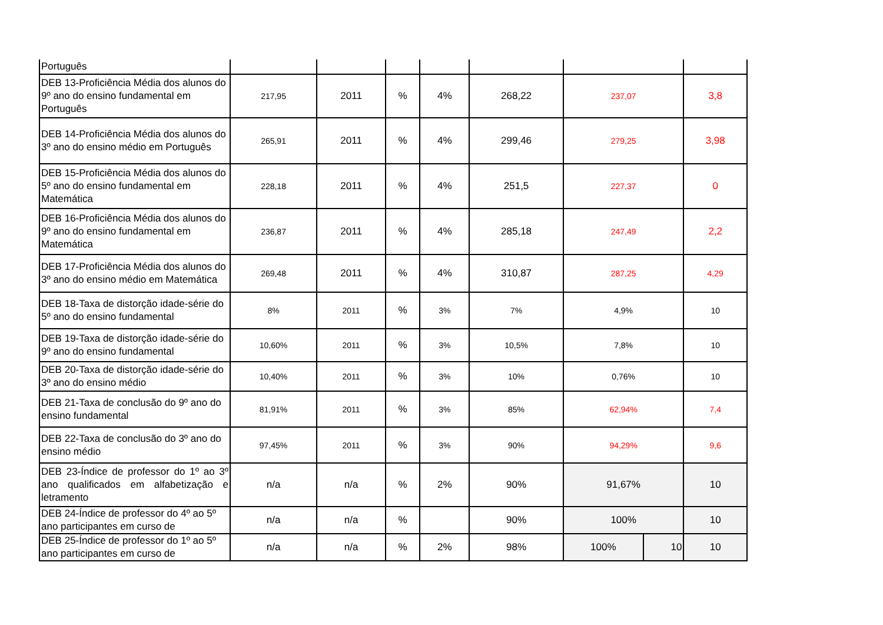| Português | | | | | | | | |
| DEB 13-Proficiência Média dos alunos do 9º ano do ensino fundamental em Português | 217,95 | 2011 | % | 4% | 268,22 | 237,07 | | 3,8 |
| DEB 14-Proficiência Média dos alunos do 3º ano do ensino médio em Português | 265,91 | 2011 | % | 4% | 299,46 | 279,25 | | 3,98 |
| DEB 15-Proficiência Média dos alunos do 5º ano do ensino fundamental em Matemática | 228,18 | 2011 | % | 4% | 251,5 | 227,37 | | 0 |
| DEB 16-Proficiência Média dos alunos do 9º ano do ensino fundamental em Matemática | 236,87 | 2011 | % | 4% | 285,18 | 247,49 | | 2,2 |
| DEB 17-Proficiência Média dos alunos do 3º ano do ensino médio em Matemática | 269,48 | 2011 | % | 4% | 310,87 | 287,25 | | 4,29 |
| DEB 18-Taxa de distorção idade-série do 5º ano do ensino fundamental | 8% | 2011 | % | 3% | 7% | 4,9% | | 10 |
| DEB 19-Taxa de distorção idade-série do 9º ano do ensino fundamental | 10,60% | 2011 | % | 3% | 10,5% | 7,8% | | 10 |
| DEB 20-Taxa de distorção idade-série do 3º ano do ensino médio | 10,40% | 2011 | % | 3% | 10% | 0,76% | | 10 |
| DEB 21-Taxa de conclusão do 9º ano do ensino fundamental | 81,91% | 2011 | % | 3% | 85% | 62,94% | | 7,4 |
| DEB 22-Taxa de conclusão do 3º ano do ensino médio | 97,45% | 2011 | % | 3% | 90% | 94,29% | | 9,6 |
| DEB 23-Índice de professor do 1º ao 3º ano qualificados em alfabetização e letramento | n/a | n/a | % | 2% | 90% | 91,67% | | 10 |
| DEB 24-Índice de professor do 4º ao 5º ano participantes em curso de | n/a | n/a | % | | 90% | 100% | | 10 |
| DEB 25-Índice de professor do 1º ao 5º ano participantes em curso de | n/a | n/a | % | 2% | 98% | 100% | 10 | 10 |